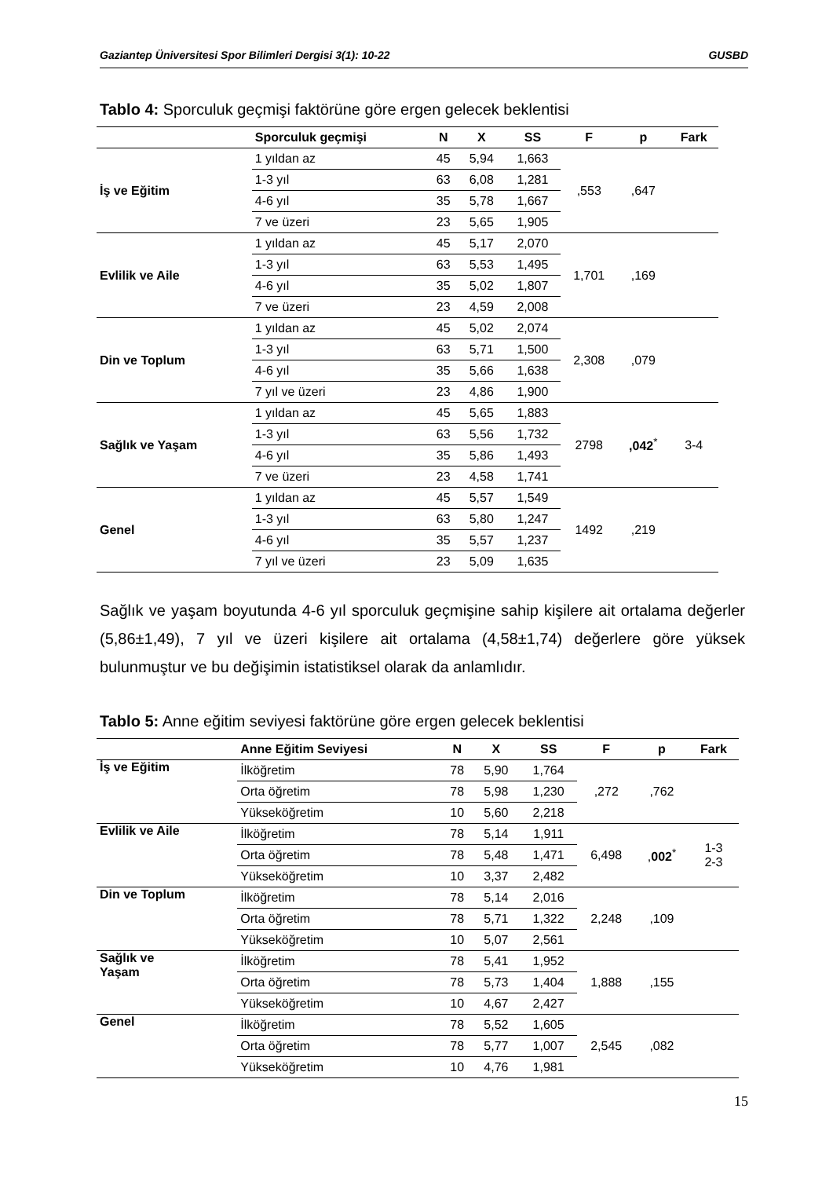Gaziantep Üniversitesi Spor Bilimleri Dergisi 3(1): 10-22 GUSBD
Tablo 4: Sporculuk geçmişi faktörüne göre ergen gelecek beklentisi
| | Sporculuk geçmişi | N | X | SS | F | p | Fark |
| --- | --- | --- | --- | --- | --- | --- | --- |
| İş ve Eğitim | 1 yıldan az | 45 | 5,94 | 1,663 | ,553 | ,647 | |
| | 1-3 yıl | 63 | 6,08 | 1,281 | | | |
| | 4-6 yıl | 35 | 5,78 | 1,667 | | | |
| | 7 ve üzeri | 23 | 5,65 | 1,905 | | | |
| Evlilik ve Aile | 1 yıldan az | 45 | 5,17 | 2,070 | 1,701 | ,169 | |
| | 1-3 yıl | 63 | 5,53 | 1,495 | | | |
| | 4-6 yıl | 35 | 5,02 | 1,807 | | | |
| | 7 ve üzeri | 23 | 4,59 | 2,008 | | | |
| Din ve Toplum | 1 yıldan az | 45 | 5,02 | 2,074 | 2,308 | ,079 | |
| | 1-3 yıl | 63 | 5,71 | 1,500 | | | |
| | 4-6 yıl | 35 | 5,66 | 1,638 | | | |
| | 7 yıl ve üzeri | 23 | 4,86 | 1,900 | | | |
| Sağlık ve Yaşam | 1 yıldan az | 45 | 5,65 | 1,883 | 2798 | ,042<sup>*</sup> | 3-4 |
| | 1-3 yıl | 63 | 5,56 | 1,732 | | | |
| | 4-6 yıl | 35 | 5,86 | 1,493 | | | |
| | 7 ve üzeri | 23 | 4,58 | 1,741 | | | |
| Genel | 1 yıldan az | 45 | 5,57 | 1,549 | 1492 | ,219 | |
| | 1-3 yıl | 63 | 5,80 | 1,247 | | | |
| | 4-6 yıl | 35 | 5,57 | 1,237 | | | |
| | 7 yıl ve üzeri | 23 | 5,09 | 1,635 | | | |
Sağlık ve yaşam boyutunda 4-6 yıl sporculuk geçmişine sahip kişilere ait ortalama değerler (5,86±1,49), 7 yıl ve üzeri kişilere ait ortalama (4,58±1,74) değerlere göre yüksek bulunmuştur ve bu değişimin istatistiksel olarak da anlamlıdır.
Tablo 5: Anne eğitim seviyesi faktörüne göre ergen gelecek beklentisi
| | Anne Eğitim Seviyesi | N | X | SS | F | p | Fark |
| --- | --- | --- | --- | --- | --- | --- | --- |
| İş ve Eğitim | İlköğretim | 78 | 5,90 | 1,764 | ,272 | ,762 | |
| | Orta öğretim | 78 | 5,98 | 1,230 | | | |
| | Yükseköğretim | 10 | 5,60 | 2,218 | | | |
| Evlilik ve Aile | İlköğretim | 78 | 5,14 | 1,911 | 6,498 | , 002<sup>*</sup> | 1-3 2-3 |
| | Orta öğretim | 78 | 5,48 | 1,471 | | | |
| | Yükseköğretim | 10 | 3,37 | 2,482 | | | |
| Din ve Toplum | İlköğretim | 78 | 5,14 | 2,016 | 2,248 | ,109 | |
| | Orta öğretim | 78 | 5,71 | 1,322 | | | |
| | Yükseköğretim | 10 | 5,07 | 2,561 | | | |
| Sağlık ve Yaşam | İlköğretim | 78 | 5,41 | 1,952 | 1,888 | ,155 | |
| | Orta öğretim | 78 | 5,73 | 1,404 | | | |
| | Yükseköğretim | 10 | 4,67 | 2,427 | | | |
| Genel | İlköğretim | 78 | 5,52 | 1,605 | 2,545 | ,082 | |
| | Orta öğretim | 78 | 5,77 | 1,007 | | | |
| | Yükseköğretim | 10 | 4,76 | 1,981 | | | |
15